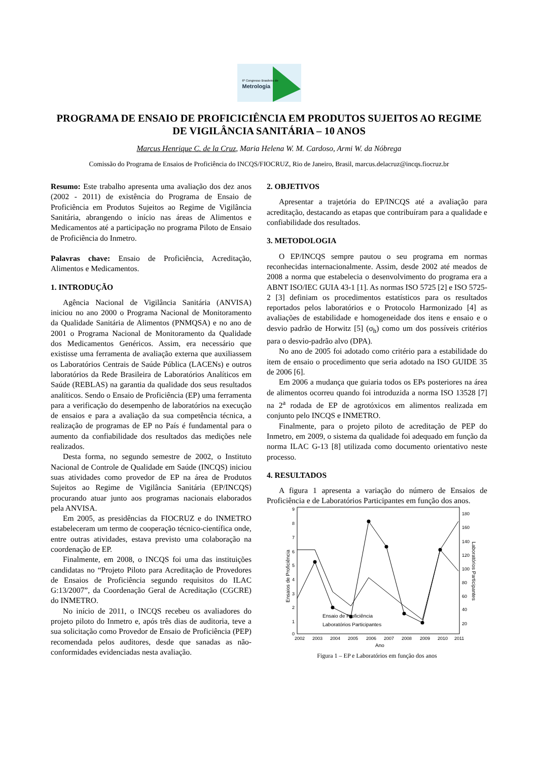6º Congresso Brasileiro de
Metrologia
PROGRAMA DE ENSAIO DE PROFICICIÊNCIA EM PRODUTOS SUJEITOS AO REGIME DE VIGILÂNCIA SANITÁRIA – 10 ANOS
Marcus Henrique C. de la Cruz, Maria Helena W. M. Cardoso, Armi W. da Nóbrega
Comissão do Programa de Ensaios de Proficiência do INCQS/FIOCRUZ, Rio de Janeiro, Brasil, marcus.delacruz@incqs.fiocruz.br
Resumo: Este trabalho apresenta uma avaliação dos dez anos (2002 - 2011) de existência do Programa de Ensaio de Proficiência em Produtos Sujeitos ao Regime de Vigilância Sanitária, abrangendo o início nas áreas de Alimentos e Medicamentos até a participação no programa Piloto de Ensaio de Proficiência do Inmetro.
Palavras chave: Ensaio de Proficiência, Acreditação, Alimentos e Medicamentos.
1. INTRODUÇÃO
Agência Nacional de Vigilância Sanitária (ANVISA) iniciou no ano 2000 o Programa Nacional de Monitoramento da Qualidade Sanitária de Alimentos (PNMQSA) e no ano de 2001 o Programa Nacional de Monitoramento da Qualidade dos Medicamentos Genéricos. Assim, era necessário que existisse uma ferramenta de avaliação externa que auxiliassem os Laboratórios Centrais de Saúde Pública (LACENs) e outros laboratórios da Rede Brasileira de Laboratórios Analíticos em Saúde (REBLAS) na garantia da qualidade dos seus resultados analíticos. Sendo o Ensaio de Proficiência (EP) uma ferramenta para a verificação do desempenho de laboratórios na execução de ensaios e para a avaliação da sua competência técnica, a realização de programas de EP no País é fundamental para o aumento da confiabilidade dos resultados das medições nele realizados.
Desta forma, no segundo semestre de 2002, o Instituto Nacional de Controle de Qualidade em Saúde (INCQS) iniciou suas atividades como provedor de EP na área de Produtos Sujeitos ao Regime de Vigilância Sanitária (EP/INCQS) procurando atuar junto aos programas nacionais elaborados pela ANVISA.
Em 2005, as presidências da FIOCRUZ e do INMETRO estabeleceram um termo de cooperação técnico-científica onde, entre outras atividades, estava previsto uma colaboração na coordenação de EP.
Finalmente, em 2008, o INCQS foi uma das instituições candidatas no “Projeto Piloto para Acreditação de Provedores de Ensaios de Proficiência segundo requisitos do ILAC G:13/2007”, da Coordenação Geral de Acreditação (CGCRE) do INMETRO.
No início de 2011, o INCQS recebeu os avaliadores do projeto piloto do Inmetro e, após três dias de auditoria, teve a sua solicitação como Provedor de Ensaio de Proficiência (PEP) recomendada pelos auditores, desde que sanadas as não-conformidades evidenciadas nesta avaliação.
2. OBJETIVOS
Apresentar a trajetória do EP/INCQS até a avaliação para acreditação, destacando as etapas que contribuíram para a qualidade e confiabilidade dos resultados.
3. METODOLOGIA
O EP/INCQS sempre pautou o seu programa em normas reconhecidas internacionalmente. Assim, desde 2002 até meados de 2008 a norma que estabelecia o desenvolvimento do programa era a ABNT ISO/IEC GUIA 43-1 [1]. As normas ISO 5725 [2] e ISO 5725-2 [3] definiam os procedimentos estatísticos para os resultados reportados pelos laboratórios e o Protocolo Harmonizado [4] as avaliações de estabilidade e homogeneidade dos itens e ensaio e o desvio padrão de Horwitz [5] (σ<sub>h</sub>) como um dos possíveis critérios para o desvio-padrão alvo (DPA).
No ano de 2005 foi adotado como critério para a estabilidade do item de ensaio o procedimento que seria adotado na ISO GUIDE 35 de 2006 [6].
Em 2006 a mudança que guiaria todos os EPs posteriores na área de alimentos ocorreu quando foi introduzida a norma ISO 13528 [7] na 2<sup>a</sup> rodada de EP de agrotóxicos em alimentos realizada em conjunto pelo INCQS e INMETRO.
Finalmente, para o projeto piloto de acreditação de PEP do Inmetro, em 2009, o sistema da qualidade foi adequado em função da norma ILAC G-13 [8] utilizada como documento orientativo neste processo.
4. RESULTADOS
A figura 1 apresenta a variação do número de Ensaios de Proficiência e de Laboratórios Participantes em função dos anos.
9
8
7
6
5
4
3
2
1
0
180
160
140
120
100
80
60
40
20
2002
2003
2004
2005
2006
2007
2008
2009
2010
2011
Ano
Ensaios de Proficiência
Laboratórios Participantes
Ensaio de Proficiência
Laboratórios Participantes
Figura 1 – EP e Laboratórios em função dos anos